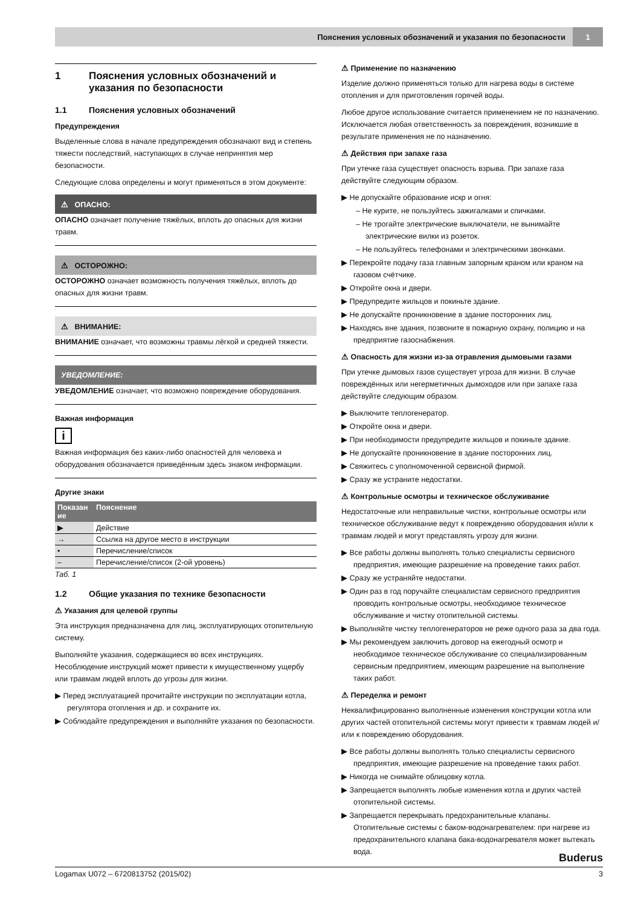Пояснения условных обозначений и указания по безопасности
1
1 Пояснения условных обозначений и указания по безопасности
1.1 Пояснения условных обозначений
Предупреждения
Выделенные слова в начале предупреждения обозначают вид и степень тяжести последствий, наступающих в случае непринятия мер безопасности.
Следующие слова определены и могут применяться в этом документе:
⚠ ОПАСНО:
ОПАСНО означает получение тяжёлых, вплоть до опасных для жизни травм.
⚠ ОСТОРОЖНО:
ОСТОРОЖНО означает возможность получения тяжёлых, вплоть до опасных для жизни травм.
⚠ ВНИМАНИЕ:
ВНИМАНИЕ означает, что возможны травмы лёгкой и средней тяжести.
УВЕДОМЛЕНИЕ:
УВЕДОМЛЕНИЕ означает, что возможно повреждение оборудования.
Важная информация
i
Важная информация без каких-либо опасностей для человека и оборудования обозначается приведённым здесь знаком информации.
Другие знаки
| Показан ие | Пояснение |
| --- | --- |
| ▶ | Действие |
| → | Ссылка на другое место в инструкции |
| • | Перечисление/список |
| – | Перечисление/список (2-ой уровень) |
Таб. 1
1.2 Общие указания по технике безопасности
⚠ Указания для целевой группы
Эта инструкция предназначена для лиц, эксплуатирующих отопительную систему.
Выполняйте указания, содержащиеся во всех инструкциях. Несоблюдение инструкций может привести к имущественному ущербу или травмам людей вплоть до угрозы для жизни.
▶ Перед эксплуатацией прочитайте инструкции по эксплуатации котла, регулятора отопления и др. и сохраните их.
▶ Соблюдайте предупреждения и выполняйте указания по безопасности.
⚠ Применение по назначению
Изделие должно применяться только для нагрева воды в системе отопления и для приготовления горячей воды.
Любое другое использование считается применением не по назначению. Исключается любая ответственность за повреждения, возникшие в результате применения не по назначению.
⚠ Действия при запахе газа
При утечке газа существует опасность взрыва. При запахе газа действуйте следующим образом.
▶ Не допускайте образование искр и огня:
– Не курите, не пользуйтесь зажигалками и спичками.
– Не трогайте электрические выключатели, не вынимайте электрические вилки из розеток.
– Не пользуйтесь телефонами и электрическими звонками.
▶ Перекройте подачу газа главным запорным краном или краном на газовом счётчике.
▶ Откройте окна и двери.
▶ Предупредите жильцов и покиньте здание.
▶ Не допускайте проникновение в здание посторонних лиц.
▶ Находясь вне здания, позвоните в пожарную охрану, полицию и на предприятие газоснабжения.
⚠ Опасность для жизни из-за отравления дымовыми газами
При утечке дымовых газов существует угроза для жизни. В случае повреждённых или негерметичных дымоходов или при запахе газа действуйте следующим образом.
▶ Выключите теплогенератор.
▶ Откройте окна и двери.
▶ При необходимости предупредите жильцов и покиньте здание.
▶ Не допускайте проникновение в здание посторонних лиц.
▶ Свяжитесь с уполномоченной сервисной фирмой.
▶ Сразу же устраните недостатки.
⚠ Контрольные осмотры и техническое обслуживание
Недостаточные или неправильные чистки, контрольные осмотры или техническое обслуживание ведут к повреждению оборудования и/или к травмам людей и могут представлять угрозу для жизни.
▶ Все работы должны выполнять только специалисты сервисного предприятия, имеющие разрешение на проведение таких работ.
▶ Сразу же устраняйте недостатки.
▶ Один раз в год поручайте специалистам сервисного предприятия проводить контрольные осмотры, необходимое техническое обслуживание и чистку отопительной системы.
▶ Выполняйте чистку теплогенераторов не реже одного раза за два года.
▶ Мы рекомендуем заключить договор на ежегодный осмотр и необходимое техническое обслуживание со специализированным сервисным предприятием, имеющим разрешение на выполнение таких работ.
⚠ Переделка и ремонт
Неквалифицированно выполненные изменения конструкции котла или других частей отопительной системы могут привести к травмам людей и/или к повреждению оборудования.
▶ Все работы должны выполнять только специалисты сервисного предприятия, имеющие разрешение на проведение таких работ.
▶ Никогда не снимайте облицовку котла.
▶ Запрещается выполнять любые изменения котла и других частей отопительной системы.
▶ Запрещается перекрывать предохранительные клапаны. Отопительные системы с баком-водонагревателем: при нагреве из предохранительного клапана бака-водонагревателя может вытекать вода.
Buderus
Logamax U072 – 6720813752 (2015/02) 3